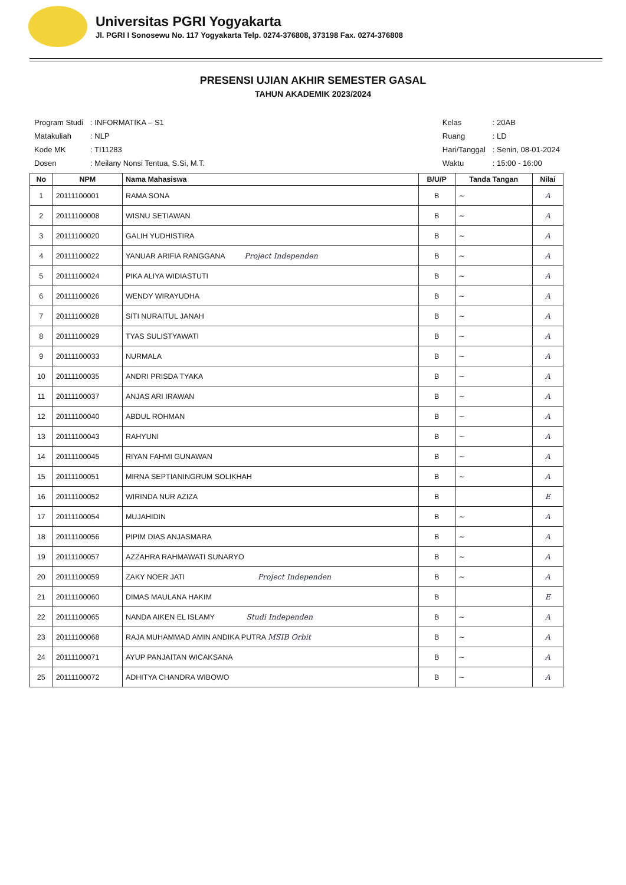Universitas PGRI Yogyakarta
Jl. PGRI I Sonosewu No. 117 Yogyakarta Telp. 0274-376808, 373198 Fax. 0274-376808
PRESENSI UJIAN AKHIR SEMESTER GASAL
TAHUN AKADEMIK 2023/2024
| Program Studi | : INFORMATIKA – S1 |
| Matakuliah | : NLP |
| Kode MK | : TI11283 |
| Dosen | : Meilany Nonsi Tentua, S.Si, M.T. |
| Kelas | : 20AB |
| Ruang | : LD |
| Hari/Tanggal | : Senin, 08-01-2024 |
| Waktu | : 15:00 - 16:00 |
| No | NPM | Nama Mahasiswa | B/U/P | Tanda Tangan | Nilai |
| --- | --- | --- | --- | --- | --- |
| 1 | 20111100001 | RAMA SONA | B | ~ | A |
| 2 | 20111100008 | WISNU SETIAWAN | B | ~ | A |
| 3 | 20111100020 | GALIH YUDHISTIRA | B | ~ | A |
| 4 | 20111100022 | YANUAR ARIFIA RANGGANA Project Independen | B | ~ | A |
| 5 | 20111100024 | PIKA ALIYA WIDIASTUTI | B | ~ | A |
| 6 | 20111100026 | WENDY WIRAYUDHA | B | ~ | A |
| 7 | 20111100028 | SITI NURAITUL JANAH | B | ~ | A |
| 8 | 20111100029 | TYAS SULISTYAWATI | B | ~ | A |
| 9 | 20111100033 | NURMALA | B | ~ | A |
| 10 | 20111100035 | ANDRI PRISDA TYAKA | B | ~ | A |
| 11 | 20111100037 | ANJAS ARI IRAWAN | B | ~ | A |
| 12 | 20111100040 | ABDUL ROHMAN | B | ~ | A |
| 13 | 20111100043 | RAHYUNI | B | ~ | A |
| 14 | 20111100045 | RIYAN FAHMI GUNAWAN | B | ~ | A |
| 15 | 20111100051 | MIRNA SEPTIANINGRUM SOLIKHAH | B | ~ | A |
| 16 | 20111100052 | WIRINDA NUR AZIZA | B | | E |
| 17 | 20111100054 | MUJAHIDIN | B | ~ | A |
| 18 | 20111100056 | PIPIM DIAS ANJASMARA | B | ~ | A |
| 19 | 20111100057 | AZZAHRA RAHMAWATI SUNARYO | B | ~ | A |
| 20 | 20111100059 | ZAKY NOER JATI Project Independen | B | ~ | A |
| 21 | 20111100060 | DIMAS MAULANA HAKIM | B | | E |
| 22 | 20111100065 | NANDA AIKEN EL ISLAMY Studi Independen | B | ~ | A |
| 23 | 20111100068 | RAJA MUHAMMAD AMIN ANDIKA PUTRA MSIB Orbit | B | ~ | A |
| 24 | 20111100071 | AYUP PANJAITAN WICAKSANA | B | ~ | A |
| 25 | 20111100072 | ADHITYA CHANDRA WIBOWO | B | ~ | A |